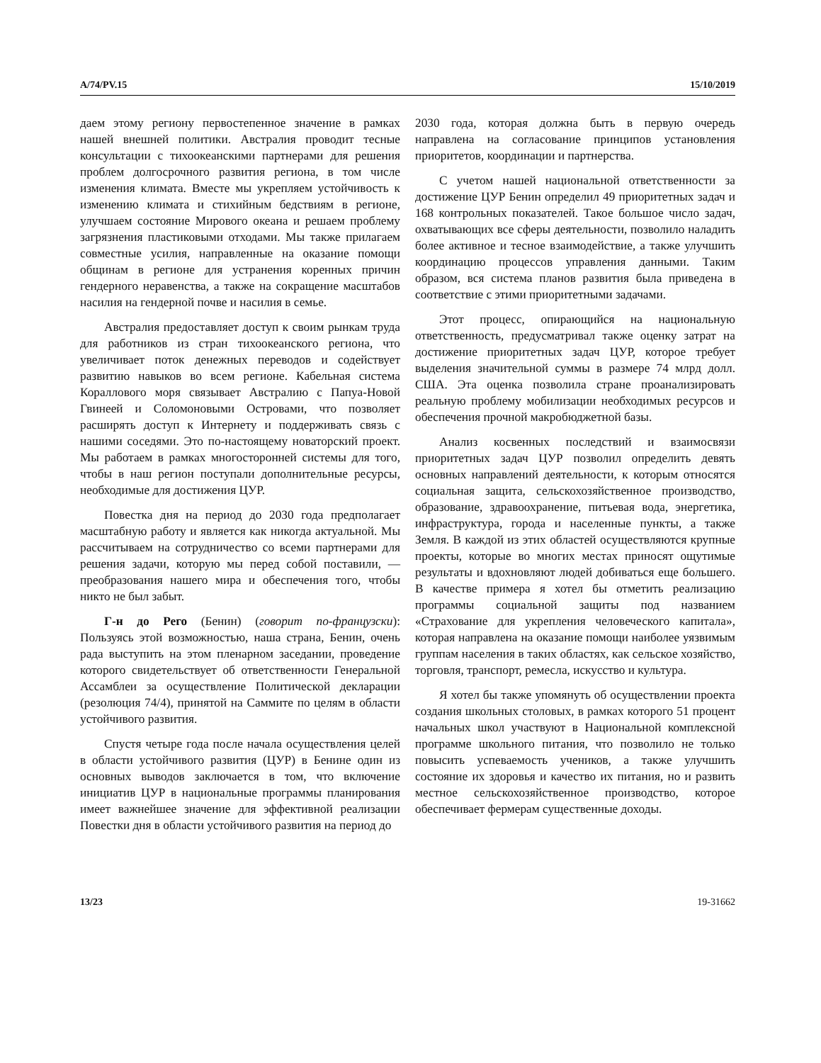A/74/PV.15 15/10/2019
даем этому региону первостепенное значение в рамках нашей внешней политики. Австралия проводит тесные консультации с тихоокеанскими партнерами для решения проблем долгосрочного развития региона, в том числе изменения климата. Вместе мы укрепляем устойчивость к изменению климата и стихийным бедствиям в регионе, улучшаем состояние Мирового океана и решаем проблему загрязнения пластиковыми отходами. Мы также прилагаем совместные усилия, направленные на оказание помощи общинам в регионе для устранения коренных причин гендерного неравенства, а также на сокращение масштабов насилия на гендерной почве и насилия в семье.
Австралия предоставляет доступ к своим рынкам труда для работников из стран тихоокеанского региона, что увеличивает поток денежных переводов и содействует развитию навыков во всем регионе. Кабельная система Кораллового моря связывает Австралию с Папуа-Новой Гвинеей и Соломоновыми Островами, что позволяет расширять доступ к Интернету и поддерживать связь с нашими соседями. Это по-настоящему новаторский проект. Мы работаем в рамках многосторонней системы для того, чтобы в наш регион поступали дополнительные ресурсы, необходимые для достижения ЦУР.
Повестка дня на период до 2030 года предполагает масштабную работу и является как никогда актуальной. Мы рассчитываем на сотрудничество со всеми партнерами для решения задачи, которую мы перед собой поставили, — преобразования нашего мира и обеспечения того, чтобы никто не был забыт.
Г-н до Рего (Бенин) (говорит по-французски): Пользуясь этой возможностью, наша страна, Бенин, очень рада выступить на этом пленарном заседании, проведение которого свидетельствует об ответственности Генеральной Ассамблеи за осуществление Политической декларации (резолюция 74/4), принятой на Саммите по целям в области устойчивого развития.
Спустя четыре года после начала осуществления целей в области устойчивого развития (ЦУР) в Бенине один из основных выводов заключается в том, что включение инициатив ЦУР в национальные программы планирования имеет важнейшее значение для эффективной реализации Повестки дня в области устойчивого развития на период до
2030 года, которая должна быть в первую очередь направлена на согласование принципов установления приоритетов, координации и партнерства.
С учетом нашей национальной ответственности за достижение ЦУР Бенин определил 49 приоритетных задач и 168 контрольных показателей. Такое большое число задач, охватывающих все сферы деятельности, позволило наладить более активное и тесное взаимодействие, а также улучшить координацию процессов управления данными. Таким образом, вся система планов развития была приведена в соответствие с этими приоритетными задачами.
Этот процесс, опирающийся на национальную ответственность, предусматривал также оценку затрат на достижение приоритетных задач ЦУР, которое требует выделения значительной суммы в размере 74 млрд долл. США. Эта оценка позволила стране проанализировать реальную проблему мобилизации необходимых ресурсов и обеспечения прочной макробюджетной базы.
Анализ косвенных последствий и взаимосвязи приоритетных задач ЦУР позволил определить девять основных направлений деятельности, к которым относятся социальная защита, сельскохозяйственное производство, образование, здравоохранение, питьевая вода, энергетика, инфраструктура, города и населенные пункты, а также Земля. В каждой из этих областей осуществляются крупные проекты, которые во многих местах приносят ощутимые результаты и вдохновляют людей добиваться еще большего. В качестве примера я хотел бы отметить реализацию программы социальной защиты под названием «Страхование для укрепления человеческого капитала», которая направлена на оказание помощи наиболее уязвимым группам населения в таких областях, как сельское хозяйство, торговля, транспорт, ремесла, искусство и культура.
Я хотел бы также упомянуть об осуществлении проекта создания школьных столовых, в рамках которого 51 процент начальных школ участвуют в Национальной комплексной программе школьного питания, что позволило не только повысить успеваемость учеников, а также улучшить состояние их здоровья и качество их питания, но и развить местное сельскохозяйственное производство, которое обеспечивает фермерам существенные доходы.
13/23 19-31662